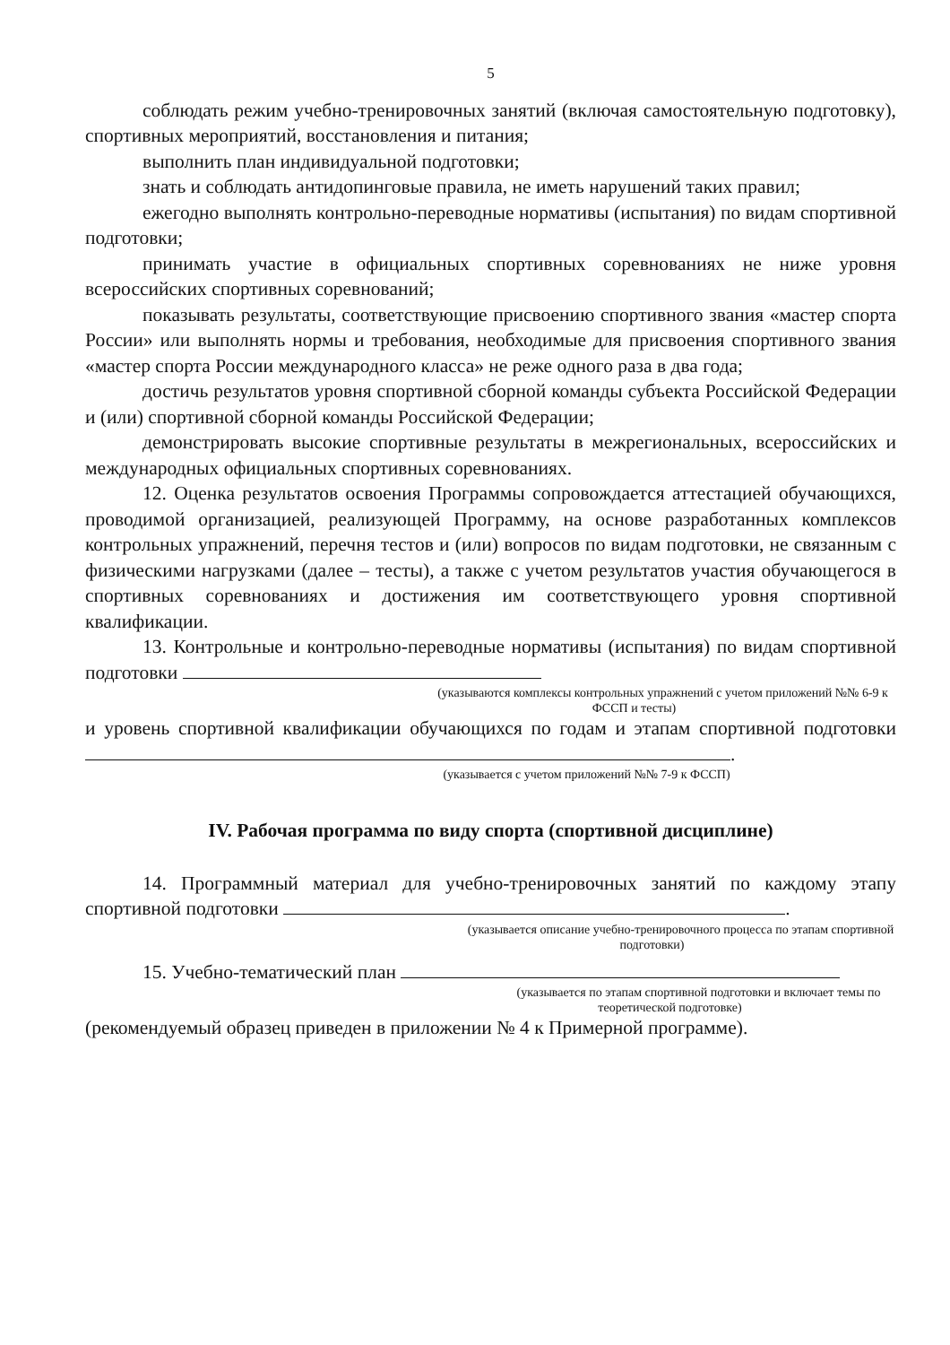5
соблюдать режим учебно-тренировочных занятий (включая самостоятельную подготовку), спортивных мероприятий, восстановления и питания;
выполнить план индивидуальной подготовки;
знать и соблюдать антидопинговые правила, не иметь нарушений таких правил;
ежегодно выполнять контрольно-переводные нормативы (испытания) по видам спортивной подготовки;
принимать участие в официальных спортивных соревнованиях не ниже уровня всероссийских спортивных соревнований;
показывать результаты, соответствующие присвоению спортивного звания «мастер спорта России» или выполнять нормы и требования, необходимые для присвоения спортивного звания «мастер спорта России международного класса» не реже одного раза в два года;
достичь результатов уровня спортивной сборной команды субъекта Российской Федерации и (или) спортивной сборной команды Российской Федерации;
демонстрировать высокие спортивные результаты в межрегиональных, всероссийских и международных официальных спортивных соревнованиях.
12. Оценка результатов освоения Программы сопровождается аттестацией обучающихся, проводимой организацией, реализующей Программу, на основе разработанных комплексов контрольных упражнений, перечня тестов и (или) вопросов по видам подготовки, не связанным с физическими нагрузками (далее – тесты), а также с учетом результатов участия обучающегося в спортивных соревнованиях и достижения им соответствующего уровня спортивной квалификации.
13. Контрольные и контрольно-переводные нормативы (испытания) по видам спортивной подготовки
(указываются комплексы контрольных упражнений с учетом приложений №№ 6-9 к ФССП и тесты)
и уровень спортивной квалификации обучающихся по годам и этапам спортивной подготовки .
(указывается с учетом приложений №№ 7-9 к ФССП)
IV. Рабочая программа по виду спорта (спортивной дисциплине)
14. Программный материал для учебно-тренировочных занятий по каждому этапу спортивной подготовки .
(указывается описание учебно-тренировочного процесса по этапам спортивной подготовки)
15. Учебно-тематический план
(указывается по этапам спортивной подготовки и включает темы по теоретической подготовке)
(рекомендуемый образец приведен в приложении № 4 к Примерной программе).